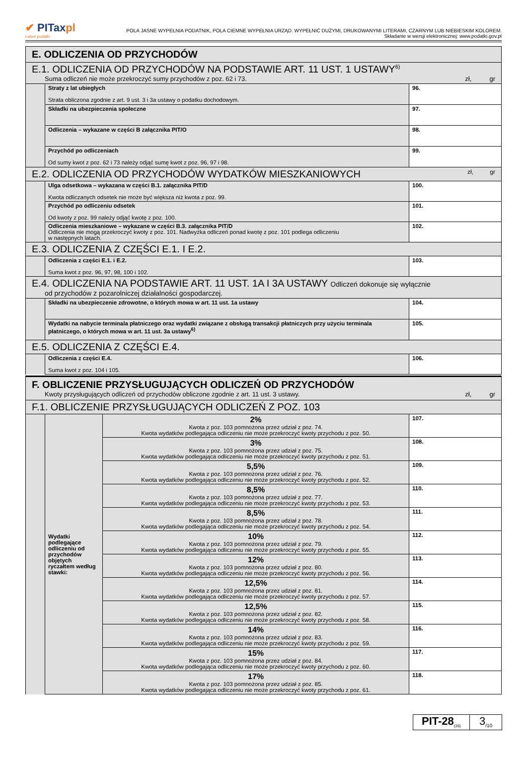✔ PITaxpl
Łatwe podatki
POLA JASNE WYPEŁNIA PODATNIK, POLA CIEMNE WYPEŁNIA URZĄD. WYPEŁNIĆ DUŻYMI, DRUKOWANYMI LITERAMI, CZARNYM LUB NIEBIESKIM KOLOREM.
Składanie w wersji elektronicznej: www.podatki.gov.pl
| E. ODLICZENIA OD PRZYCHODÓW | | |
| E.1. ODLICZENIA OD PRZYCHODÓW NA PODSTAWIE ART. 11 UST. 1 USTAWY<sup>6)</sup> Suma odliczeń nie może przekroczyć sumy przychodów z poz. 62 i 73. zł, gr | | |
| | Straty z lat ubiegłych Strata obliczona zgodnie z art. 9 ust. 3 i 3a ustawy o podatku dochodowym. | 96. |
| | Składki na ubezpieczenia społeczne | 97. |
| | Odliczenia – wykazane w części B załącznika PIT/O | 98. |
| | Przychód po odliczeniach Od sumy kwot z poz. 62 i 73 należy odjąć sumę kwot z poz. 96, 97 i 98. | 99. |
| E.2. ODLICZENIA OD PRZYCHODÓW WYDATKÓW MIESZKANIOWYCH zł, gr | | |
| | Ulga odsetkowa – wykazana w części B.1. załącznika PIT/D Kwota odliczanych odsetek nie może być większa niż kwota z poz. 99. | 100. |
| | Przychód po odliczeniu odsetek Od kwoty z poz. 99 należy odjąć kwotę z poz. 100. | 101. |
| | Odliczenia mieszkaniowe – wykazane w części B.3. załącznika PIT/D Odliczenia nie mogą przekroczyć kwoty z poz. 101. Nadwyżka odliczeń ponad kwotę z poz. 101 podlega odliczeniu w następnych latach. | 102. |
| E.3. ODLICZENIA Z CZĘŚCI E.1. I E.2. | | |
| | Odliczenia z części E.1. i E.2. Suma kwot z poz. 96, 97, 98, 100 i 102. | 103. |
| E.4. ODLICZENIA NA PODSTAWIE ART. 11 UST. 1A I 3A USTAWY Odliczeń dokonuje się wyłącznie od przychodów z pozarolniczej działalności gospodarczej. | | |
| | Składki na ubezpieczenie zdrowotne, o których mowa w art. 11 ust. 1a ustawy | 104. |
| | Wydatki na nabycie terminala płatniczego oraz wydatki związane z obsługą transakcji płatniczych przy użyciu terminala płatniczego, o których mowa w art. 11 ust. 3a ustawy<sup>6)</sup> | 105. |
| E.5. ODLICZENIA Z CZĘŚCI E.4. | | |
| | Odliczenia z części E.4. Suma kwot z poz. 104 i 105. | 106. |
| F. OBLICZENIE PRZYSŁUGUJĄCYCH ODLICZEŃ OD PRZYCHODÓW Kwoty przysługujących odliczeń od przychodów obliczone zgodnie z art. 11 ust. 3 ustawy. zł, gr | | | |
| F.1. OBLICZENIE PRZYSŁUGUJĄCYCH ODLICZEŃ Z POZ. 103 | | | |
| | Wydatki podlegające odliczeniu od przychodów objętych ryczałtem według stawki: | 2% Kwota z poz. 103 pomnożona przez udział z poz. 74. Kwota wydatków podlegająca odliczeniu nie może przekroczyć kwoty przychodu z poz. 50. | 107. |
| | | 3% Kwota z poz. 103 pomnożona przez udział z poz. 75. Kwota wydatków podlegająca odliczeniu nie może przekroczyć kwoty przychodu z poz. 51. | 108. |
| | | 5,5% Kwota z poz. 103 pomnożona przez udział z poz. 76. Kwota wydatków podlegająca odliczeniu nie może przekroczyć kwoty przychodu z poz. 52. | 109. |
| | | 8,5% Kwota z poz. 103 pomnożona przez udział z poz. 77. Kwota wydatków podlegająca odliczeniu nie może przekroczyć kwoty przychodu z poz. 53. | 110. |
| | | 8,5% Kwota z poz. 103 pomnożona przez udział z poz. 78. Kwota wydatków podlegająca odliczeniu nie może przekroczyć kwoty przychodu z poz. 54. | 111. |
| | | 10% Kwota z poz. 103 pomnożona przez udział z poz. 79. Kwota wydatków podlegająca odliczeniu nie może przekroczyć kwoty przychodu z poz. 55. | 112. |
| | | 12% Kwota z poz. 103 pomnożona przez udział z poz. 80. Kwota wydatków podlegająca odliczeniu nie może przekroczyć kwoty przychodu z poz. 56. | 113. |
| | | 12,5% Kwota z poz. 103 pomnożona przez udział z poz. 81. Kwota wydatków podlegająca odliczeniu nie może przekroczyć kwoty przychodu z poz. 57. | 114. |
| | | 12,5% Kwota z poz. 103 pomnożona przez udział z poz. 82. Kwota wydatków podlegająca odliczeniu nie może przekroczyć kwoty przychodu z poz. 58. | 115. |
| | | 14% Kwota z poz. 103 pomnożona przez udział z poz. 83. Kwota wydatków podlegająca odliczeniu nie może przekroczyć kwoty przychodu z poz. 59. | 116. |
| | | 15% Kwota z poz. 103 pomnożona przez udział z poz. 84. Kwota wydatków podlegająca odliczeniu nie może przekroczyć kwoty przychodu z poz. 60. | 117. |
| | | 17% Kwota z poz. 103 pomnożona przez udział z poz. 85. Kwota wydatków podlegająca odliczeniu nie może przekroczyć kwoty przychodu z poz. 61. | 118. |
PIT-28<sub>(26)</sub>
3<sub>/10</sub>